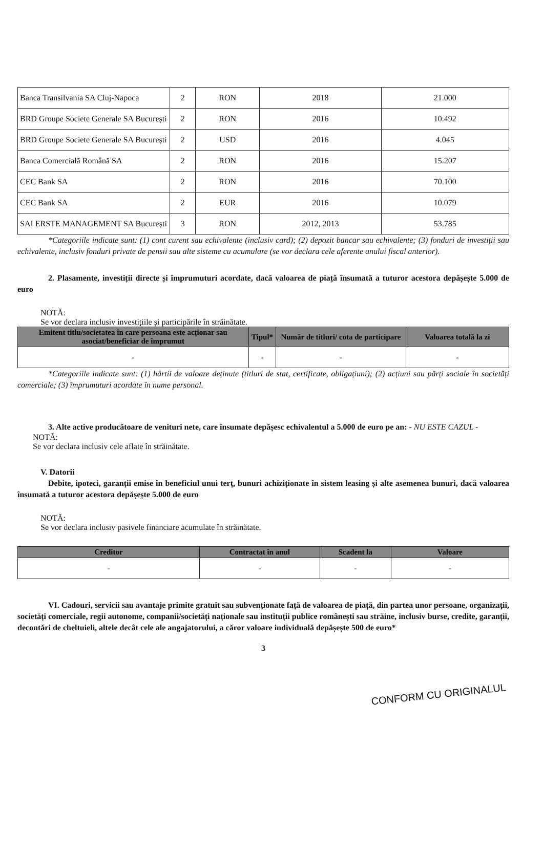| Banca Transilvania SA Cluj-Napoca | 2 | RON | 2018 | 21.000 |
| BRD Groupe Societe Generale SA București | 2 | RON | 2016 | 10.492 |
| BRD Groupe Societe Generale SA București | 2 | USD | 2016 | 4.045 |
| Banca Comercială Română SA | 2 | RON | 2016 | 15.207 |
| CEC Bank SA | 2 | RON | 2016 | 70.100 |
| CEC Bank SA | 2 | EUR | 2016 | 10.079 |
| SAI ERSTE MANAGEMENT SA București | 3 | RON | 2012, 2013 | 53.785 |
*Categoriile indicate sunt: (1) cont curent sau echivalente (inclusiv card); (2) depozit bancar sau echivalente; (3) fonduri de investiții sau echivalente, inclusiv fonduri private de pensii sau alte sisteme cu acumulare (se vor declara cele aferente anului fiscal anterior).
2. Plasamente, investiții directe și împrumuturi acordate, dacă valoarea de piață însumată a tuturor acestora depășește 5.000 de euro
NOTĂ:
Se vor declara inclusiv investițiile și participările în străinătate.
| Emitent titlu/societatea în care persoana este acționar sau asociat/beneficiar de împrumut | Tipul* | Număr de titluri/ cota de participare | Valoarea totală la zi |
| --- | --- | --- | --- |
| - | - | - | - |
*Categoriile indicate sunt: (1) hârtii de valoare deținute (titluri de stat, certificate, obligațiuni); (2) acțiuni sau părți sociale în societăți comerciale; (3) împrumuturi acordate în nume personal.
3. Alte active producătoare de venituri nete, care însumate depășesc echivalentul a 5.000 de euro pe an: - NU ESTE CAZUL -
NOTĂ:
Se vor declara inclusiv cele aflate în străinătate.
V. Datorii
Debite, ipoteci, garanții emise în beneficiul unui terț, bunuri achiziționate în sistem leasing și alte asemenea bunuri, dacă valoarea însumată a tuturor acestora depășește 5.000 de euro
NOTĂ:
Se vor declara inclusiv pasivele financiare acumulate în străinătate.
| Creditor | Contractat în anul | Scadent la | Valoare |
| --- | --- | --- | --- |
| - | - | - | - |
VI. Cadouri, servicii sau avantaje primite gratuit sau subvenționate față de valoarea de piață, din partea unor persoane, organizații, societăți comerciale, regii autonome, companii/societăți naționale sau instituții publice românești sau străine, inclusiv burse, credite, garanții, decontări de cheltuieli, altele decât cele ale angajatorului, a căror valoare individuală depășește 500 de euro*
3
CONFORM CU ORIGINALUL